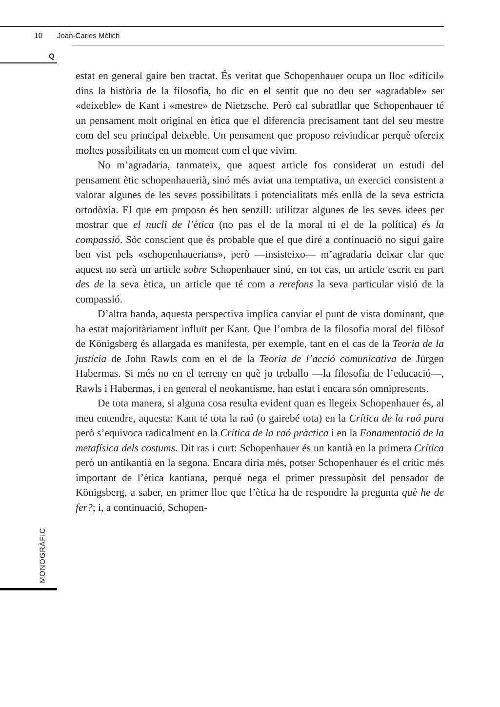10 Joan-Carles Mèlich
Q
estat en general gaire ben tractat. És veritat que Schopenhauer ocupa un lloc «difícil» dins la història de la filosofia, ho dic en el sentit que no deu ser «agradable» ser «deixeble» de Kant i «mestre» de Nietzsche. Però cal subratllar que Schopenhauer té un pensament molt original en ètica que el diferencia precisament tant del seu mestre com del seu principal deixeble. Un pensament que proposo reivindicar perquè ofereix moltes possibilitats en un moment com el que vivim.
No m’agradaria, tanmateix, que aquest article fos considerat un estudi del pensament ètic schopenhauerià, sinó més aviat una temptativa, un exercici consistent a valorar algunes de les seves possibilitats i potencialitats més enllà de la seva estricta ortodòxia. El que em proposo és ben senzill: utilitzar algunes de les seves idees per mostrar que el nucli de l’ètica (no pas el de la moral ni el de la política) és la compassió. Sóc conscient que és probable que el que diré a continuació no sigui gaire ben vist pels «schopenhauerians», però —insisteixo— m’agradaria deixar clar que aquest no serà un article sobre Schopenhauer sinó, en tot cas, un article escrit en part des de la seva ètica, un article que té com a rerefons la seva particular visió de la compassió.
D’altra banda, aquesta perspectiva implica canviar el punt de vista dominant, que ha estat majoritàriament influït per Kant. Que l’ombra de la filosofia moral del filòsof de Königsberg és allargada es manifesta, per exemple, tant en el cas de la Teoria de la justícia de John Rawls com en el de la Teoria de l’acció comunicativa de Jürgen Habermas. Si més no en el terreny en què jo treballo —la filosofia de l’educació—, Rawls i Habermas, i en general el neokantisme, han estat i encara són omnipresents.
De tota manera, si alguna cosa resulta evident quan es llegeix Schopenhauer és, al meu entendre, aquesta: Kant té tota la raó (o gairebé tota) en la Crítica de la raó pura però s’equivoca radicalment en la Crítica de la raó pràctica i en la Fonamentació de la metafísica dels costums. Dit ras i curt: Schopenhauer és un kantià en la primera Crítica però un antikantià en la segona. Encara diria més, potser Schopenhauer és el crític més important de l’ètica kantiana, perquè nega el primer pressupòsit del pensador de Königsberg, a saber, en primer lloc que l’ètica ha de respondre la pregunta què he de fer?; i, a continuació, Schopen-
MONOGRÀFIC